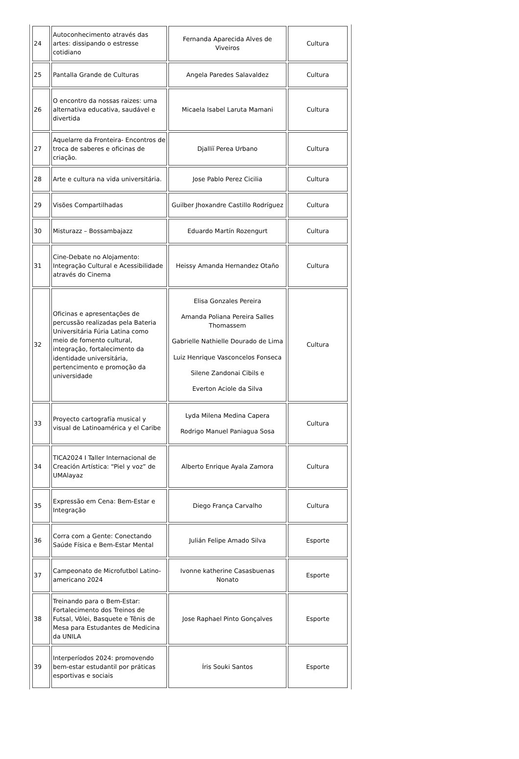| 24 | Autoconhecimento através das artes: dissipando o estresse cotidiano | Fernanda Aparecida Alves de Viveiros | Cultura |
| 25 | Pantalla Grande de Culturas | Angela Paredes Salavaldez | Cultura |
| 26 | O encontro da nossas raizes: uma alternativa educativa, saudável e divertida | Micaela Isabel Laruta Mamani | Cultura |
| 27 | Aquelarre da Fronteira- Encontros de troca de saberes e oficinas de criação. | Djallíí Perea Urbano | Cultura |
| 28 | Arte e cultura na vida universitária. | Jose Pablo Perez Cicilia | Cultura |
| 29 | Visões Compartilhadas | Guilber Jhoxandre Castillo Rodríguez | Cultura |
| 30 | Misturazz – Bossambajazz | Eduardo Martín Rozengurt | Cultura |
| 31 | Cine-Debate no Alojamento: Integração Cultural e Acessibilidade através do Cinema | Heissy Amanda Hernandez Otaño | Cultura |
| 32 | Oficinas e apresentações de percussão realizadas pela Bateria Universitária Fúria Latina como meio de fomento cultural, integração, fortalecimento da identidade universitária, pertencimento e promoção da universidade | Elisa Gonzales Pereira Amanda Poliana Pereira Salles Thomassem Gabrielle Nathielle Dourado de Lima Luiz Henrique Vasconcelos Fonseca Silene Zandonai Cibils e Everton Aciole da Silva | Cultura |
| 33 | Proyecto cartografía musical y visual de Latinoamérica y el Caribe | Lyda Milena Medina Capera Rodrigo Manuel Paniagua Sosa | Cultura |
| 34 | TICA2024 I Taller Internacional de Creación Artística: “Piel y voz” de UMAlayaz | Alberto Enrique Ayala Zamora | Cultura |
| 35 | Expressão em Cena: Bem-Estar e Integração | Diego França Carvalho | Cultura |
| 36 | Corra com a Gente: Conectando Saúde Física e Bem-Estar Mental | Julián Felipe Amado Silva | Esporte |
| 37 | Campeonato de Microfutbol Latino-americano 2024 | Ivonne katherine Casasbuenas Nonato | Esporte |
| 38 | Treinando para o Bem-Estar: Fortalecimento dos Treinos de Futsal, Vôlei, Basquete e Tênis de Mesa para Estudantes de Medicina da UNILA | Jose Raphael Pinto Gonçalves | Esporte |
| 39 | Interperíodos 2024: promovendo bem-estar estudantil por práticas esportivas e sociais | Íris Souki Santos | Esporte |